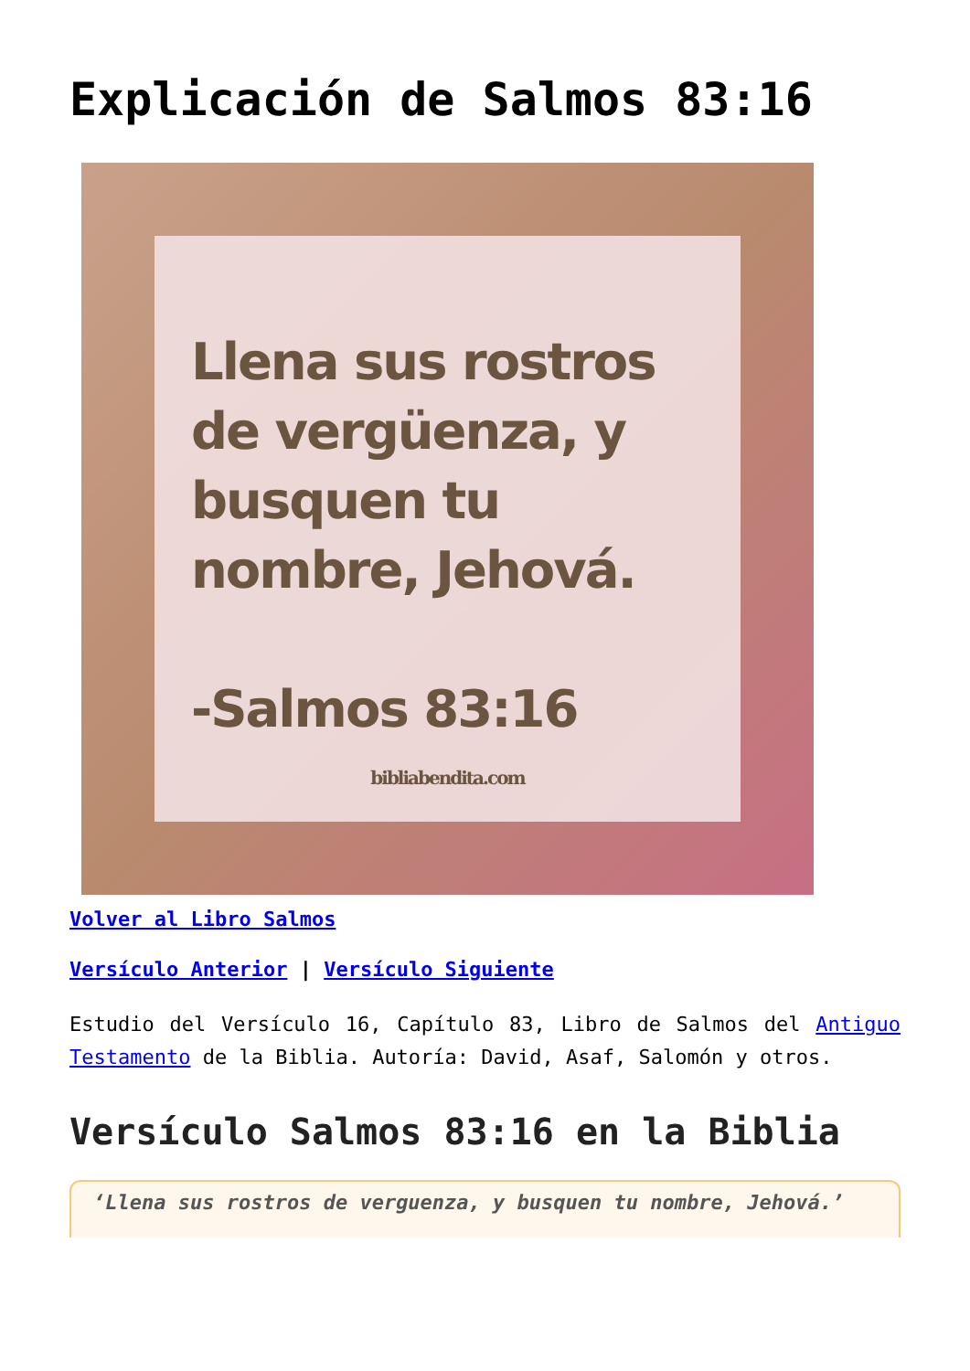Explicación de Salmos 83:16
Llena sus rostros de vergüenza, y busquen tu nombre, Jehová.
-Salmos 83:16
bibliabendita.com
Volver al Libro Salmos
Versículo Anterior | Versículo Siguiente
Estudio del Versículo 16, Capítulo 83, Libro de Salmos del Antiguo Testamento de la Biblia. Autoría: David, Asaf, Salomón y otros.
Versículo Salmos 83:16 en la Biblia
‘Llena sus rostros de verguenza, y busquen tu nombre, Jehová.’